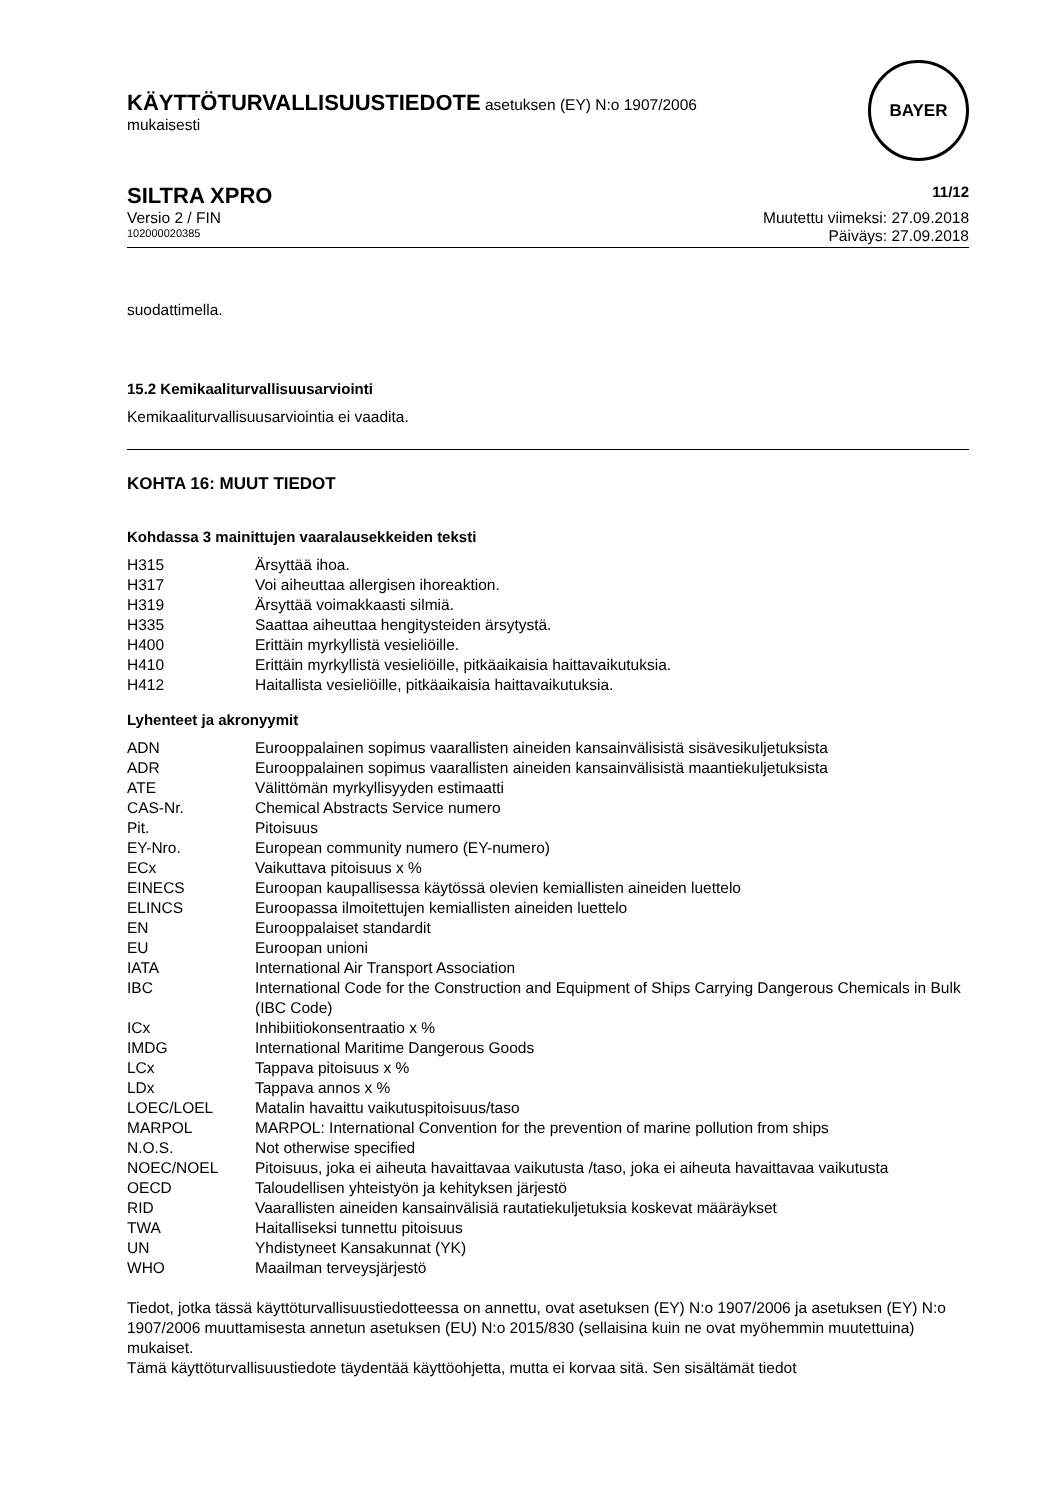KÄYTTÖTURVALLISUUSTIEDOTE asetuksen (EY) N:o 1907/2006
mukaisesti
BAYER
SILTRA XPRO 11/12
Versio 2 / FIN Muutettu viimeksi: 27.09.2018
102000020385 Päiväys: 27.09.2018
suodattimella.
15.2 Kemikaaliturvallisuusarviointi
Kemikaaliturvallisuusarviointia ei vaadita.
KOHTA 16: MUUT TIEDOT
Kohdassa 3 mainittujen vaaralausekkeiden teksti
| H315 | Ärsyttää ihoa. |
| H317 | Voi aiheuttaa allergisen ihoreaktion. |
| H319 | Ärsyttää voimakkaasti silmiä. |
| H335 | Saattaa aiheuttaa hengitysteiden ärsytystä. |
| H400 | Erittäin myrkyllistä vesieliöille. |
| H410 | Erittäin myrkyllistä vesieliöille, pitkäaikaisia haittavaikutuksia. |
| H412 | Haitallista vesieliöille, pitkäaikaisia haittavaikutuksia. |
Lyhenteet ja akronyymit
| ADN | Eurooppalainen sopimus vaarallisten aineiden kansainvälisistä sisävesikuljetuksista |
| ADR | Eurooppalainen sopimus vaarallisten aineiden kansainvälisistä maantiekuljetuksista |
| ATE | Välittömän myrkyllisyyden estimaatti |
| CAS-Nr. | Chemical Abstracts Service numero |
| Pit. | Pitoisuus |
| EY-Nro. | European community numero (EY-numero) |
| ECx | Vaikuttava pitoisuus x % |
| EINECS | Euroopan kaupallisessa käytössä olevien kemiallisten aineiden luettelo |
| ELINCS | Euroopassa ilmoitettujen kemiallisten aineiden luettelo |
| EN | Eurooppalaiset standardit |
| EU | Euroopan unioni |
| IATA | International Air Transport Association |
| IBC | International Code for the Construction and Equipment of Ships Carrying Dangerous Chemicals in Bulk (IBC Code) |
| ICx | Inhibiitiokonsentraatio x % |
| IMDG | International Maritime Dangerous Goods |
| LCx | Tappava pitoisuus x % |
| LDx | Tappava annos x % |
| LOEC/LOEL | Matalin havaittu vaikutuspitoisuus/taso |
| MARPOL | MARPOL: International Convention for the prevention of marine pollution from ships |
| N.O.S. | Not otherwise specified |
| NOEC/NOEL | Pitoisuus, joka ei aiheuta havaittavaa vaikutusta /taso, joka ei aiheuta havaittavaa vaikutusta |
| OECD | Taloudellisen yhteistyön ja kehityksen järjestö |
| RID | Vaarallisten aineiden kansainvälisiä rautatiekuljetuksia koskevat määräykset |
| TWA | Haitalliseksi tunnettu pitoisuus |
| UN | Yhdistyneet Kansakunnat (YK) |
| WHO | Maailman terveysjärjestö |
Tiedot, jotka tässä käyttöturvallisuustiedotteessa on annettu, ovat asetuksen (EY) N:o 1907/2006 ja asetuksen (EY) N:o 1907/2006 muuttamisesta annetun asetuksen (EU) N:o 2015/830 (sellaisina kuin ne ovat myöhemmin muutettuina) mukaiset.
Tämä käyttöturvallisuustiedote täydentää käyttöohjetta, mutta ei korvaa sitä. Sen sisältämät tiedot